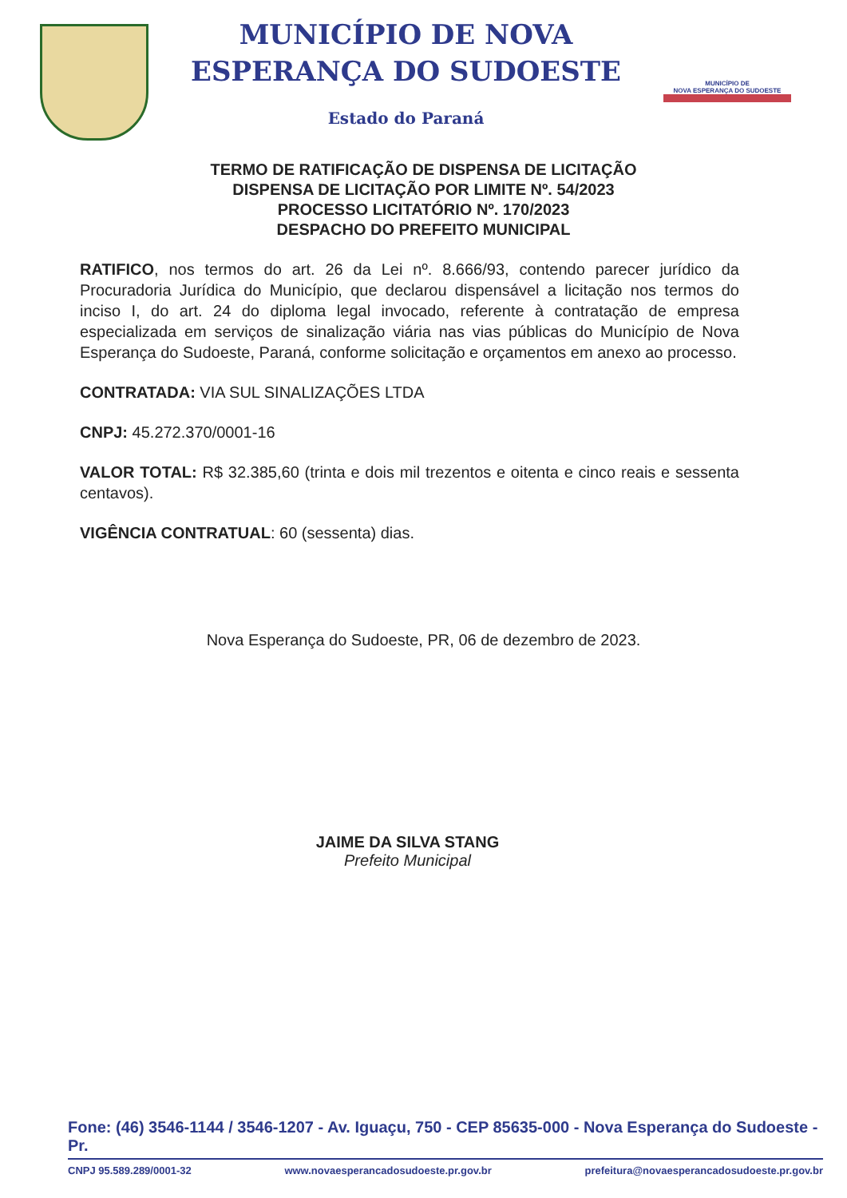MUNICÍPIO DE NOVA
ESPERANÇA DO SUDOESTE
Estado do Paraná
MUNICÍPIO DE
NOVA ESPERANÇA DO SUDOESTE
TERMO DE RATIFICAÇÃO DE DISPENSA DE LICITAÇÃO
DISPENSA DE LICITAÇÃO POR LIMITE Nº. 54/2023
PROCESSO LICITATÓRIO Nº. 170/2023
DESPACHO DO PREFEITO MUNICIPAL
RATIFICO, nos termos do art. 26 da Lei nº. 8.666/93, contendo parecer jurídico da Procuradoria Jurídica do Município, que declarou dispensável a licitação nos termos do inciso I, do art. 24 do diploma legal invocado, referente à contratação de empresa especializada em serviços de sinalização viária nas vias públicas do Município de Nova Esperança do Sudoeste, Paraná, conforme solicitação e orçamentos em anexo ao processo.
CONTRATADA: VIA SUL SINALIZAÇÕES LTDA
CNPJ: 45.272.370/0001-16
VALOR TOTAL: R$ 32.385,60 (trinta e dois mil trezentos e oitenta e cinco reais e sessenta centavos).
VIGÊNCIA CONTRATUAL: 60 (sessenta) dias.
Nova Esperança do Sudoeste, PR, 06 de dezembro de 2023.
JAIME DA SILVA STANG
Prefeito Municipal
Fone: (46) 3546-1144 / 3546-1207 - Av. Iguaçu, 750 - CEP 85635-000 - Nova Esperança do Sudoeste - Pr.
CNPJ 95.589.289/0001-32 www.novaesperancadosudoeste.pr.gov.br prefeitura@novaesperancadosudoeste.pr.gov.br